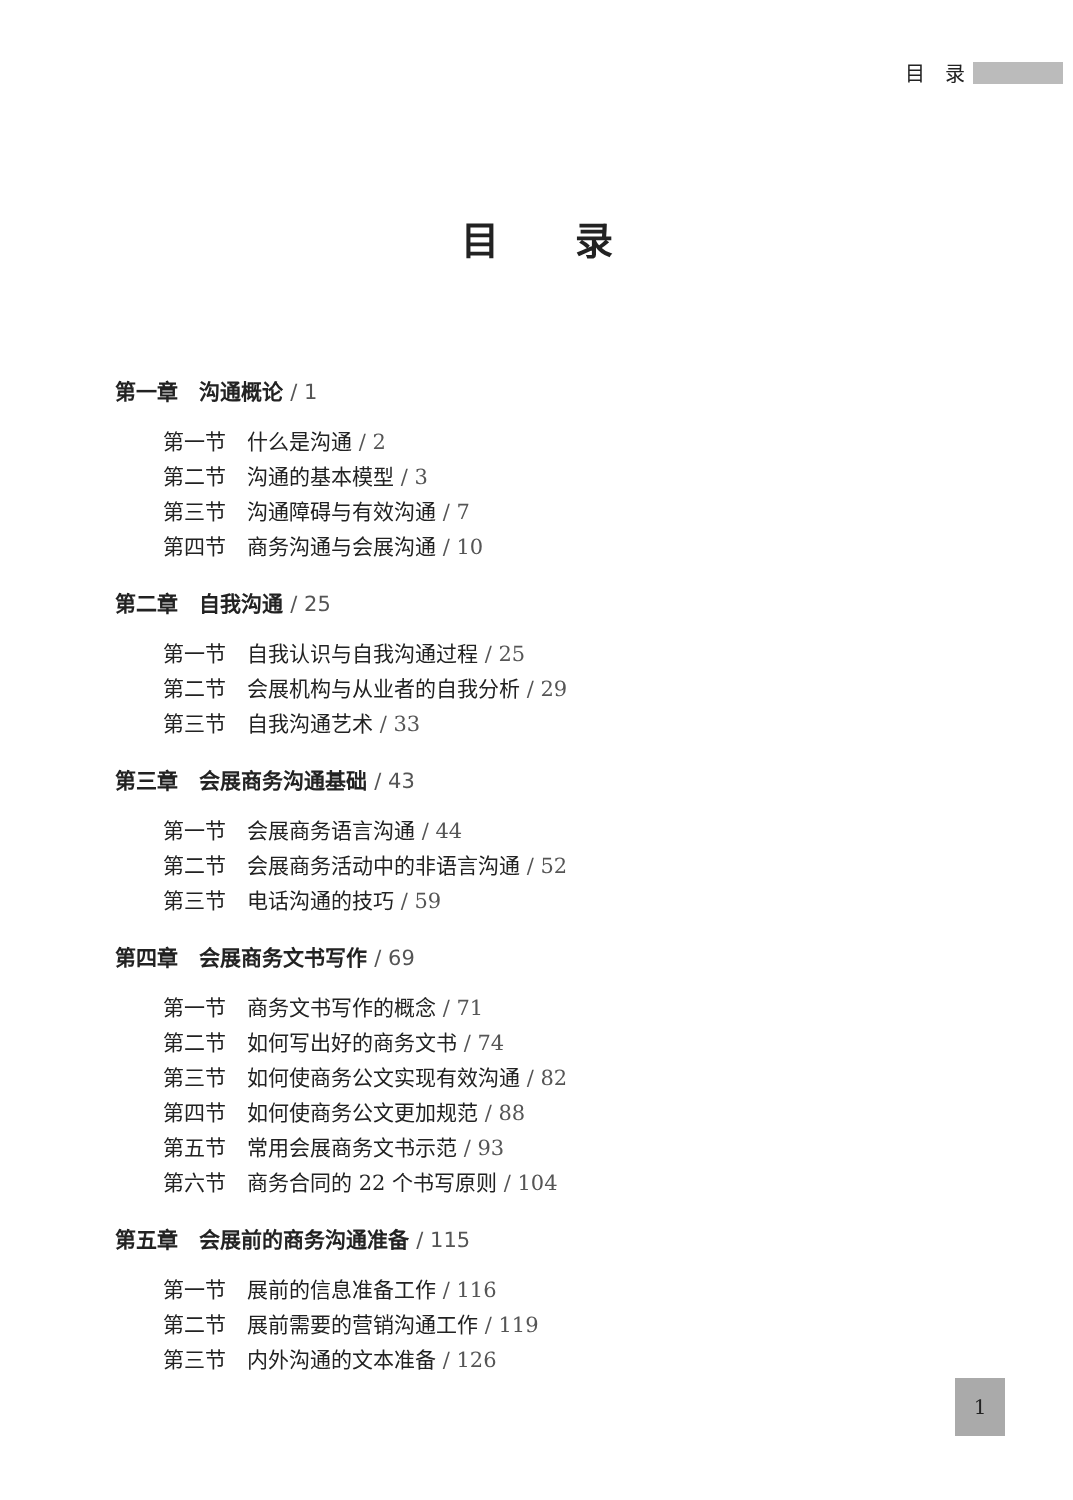目　录
目　　录
第一章　沟通概论 / 1
第一节　什么是沟通 / 2
第二节　沟通的基本模型 / 3
第三节　沟通障碍与有效沟通 / 7
第四节　商务沟通与会展沟通 / 10
第二章　自我沟通 / 25
第一节　自我认识与自我沟通过程 / 25
第二节　会展机构与从业者的自我分析 / 29
第三节　自我沟通艺术 / 33
第三章　会展商务沟通基础 / 43
第一节　会展商务语言沟通 / 44
第二节　会展商务活动中的非语言沟通 / 52
第三节　电话沟通的技巧 / 59
第四章　会展商务文书写作 / 69
第一节　商务文书写作的概念 / 71
第二节　如何写出好的商务文书 / 74
第三节　如何使商务公文实现有效沟通 / 82
第四节　如何使商务公文更加规范 / 88
第五节　常用会展商务文书示范 / 93
第六节　商务合同的 22 个书写原则 / 104
第五章　会展前的商务沟通准备 / 115
第一节　展前的信息准备工作 / 116
第二节　展前需要的营销沟通工作 / 119
第三节　内外沟通的文本准备 / 126
1